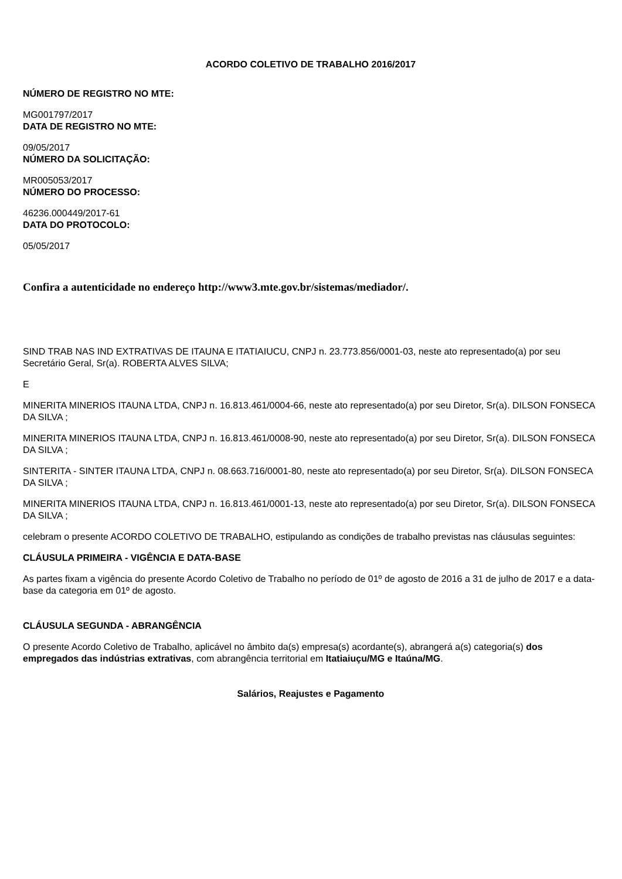ACORDO COLETIVO DE TRABALHO 2016/2017
NÚMERO DE REGISTRO NO MTE:
MG001797/2017
DATA DE REGISTRO NO MTE:
09/05/2017
NÚMERO DA SOLICITAÇÃO:
MR005053/2017
NÚMERO DO PROCESSO:
46236.000449/2017-61
DATA DO PROTOCOLO:
05/05/2017
Confira a autenticidade no endereço http://www3.mte.gov.br/sistemas/mediador/.
SIND TRAB NAS IND EXTRATIVAS DE ITAUNA E ITATIAIUCU, CNPJ n. 23.773.856/0001-03, neste ato representado(a) por seu Secretário Geral, Sr(a). ROBERTA ALVES SILVA;
E
MINERITA MINERIOS ITAUNA LTDA, CNPJ n. 16.813.461/0004-66, neste ato representado(a) por seu Diretor, Sr(a). DILSON FONSECA DA SILVA ;
MINERITA MINERIOS ITAUNA LTDA, CNPJ n. 16.813.461/0008-90, neste ato representado(a) por seu Diretor, Sr(a). DILSON FONSECA DA SILVA ;
SINTERITA - SINTER ITAUNA LTDA, CNPJ n. 08.663.716/0001-80, neste ato representado(a) por seu Diretor, Sr(a). DILSON FONSECA DA SILVA ;
MINERITA MINERIOS ITAUNA LTDA, CNPJ n. 16.813.461/0001-13, neste ato representado(a) por seu Diretor, Sr(a). DILSON FONSECA DA SILVA ;
celebram o presente ACORDO COLETIVO DE TRABALHO, estipulando as condições de trabalho previstas nas cláusulas seguintes:
CLÁUSULA PRIMEIRA - VIGÊNCIA E DATA-BASE
As partes fixam a vigência do presente Acordo Coletivo de Trabalho no período de 01º de agosto de 2016 a 31 de julho de 2017 e a data-base da categoria em 01º de agosto.
CLÁUSULA SEGUNDA - ABRANGÊNCIA
O presente Acordo Coletivo de Trabalho, aplicável no âmbito da(s) empresa(s) acordante(s), abrangerá a(s) categoria(s) dos empregados das indústrias extrativas, com abrangência territorial em Itatiaiuçu/MG e Itaúna/MG.
Salários, Reajustes e Pagamento